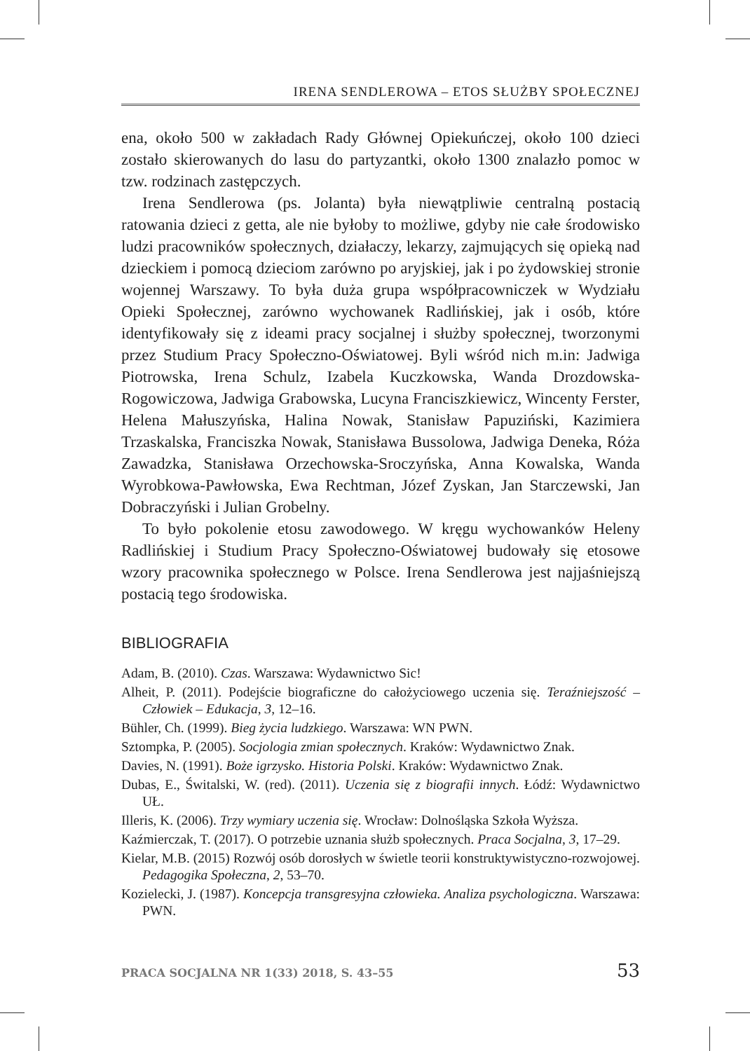IRENA SENDLEROWA – ETOS SŁUŻBY SPOŁECZNEJ
ena, około 500 w zakładach Rady Głównej Opiekuńczej, około 100 dzieci zostało skierowanych do lasu do partyzantki, około 1300 znalazło pomoc w tzw. rodzinach zastępczych.
Irena Sendlerowa (ps. Jolanta) była niewątpliwie centralną postacią ratowania dzieci z getta, ale nie byłoby to możliwe, gdyby nie całe środowisko ludzi pracowników społecznych, działaczy, lekarzy, zajmujących się opieką nad dzieckiem i pomocą dzieciom zarówno po aryjskiej, jak i po żydowskiej stronie wojennej Warszawy. To była duża grupa współpracowniczek w Wydziału Opieki Społecznej, zarówno wychowanek Radlińskiej, jak i osób, które identyfikowały się z ideami pracy socjalnej i służby społecznej, tworzonymi przez Studium Pracy Społeczno-Oświatowej. Byli wśród nich m.in: Jadwiga Piotrowska, Irena Schulz, Izabela Kuczkowska, Wanda Drozdowska-Rogowiczowa, Jadwiga Grabowska, Lucyna Franciszkiewicz, Wincenty Ferster, Helena Małuszyńska, Halina Nowak, Stanisław Papuziński, Kazimiera Trzaskalska, Franciszka Nowak, Stanisława Bussolowa, Jadwiga Deneka, Róża Zawadzka, Stanisława Orzechowska-Sroczyńska, Anna Kowalska, Wanda Wyrobkowa-Pawłowska, Ewa Rechtman, Józef Zyskan, Jan Starczewski, Jan Dobraczyński i Julian Grobelny.
To było pokolenie etosu zawodowego. W kręgu wychowanków Heleny Radlińskiej i Studium Pracy Społeczno-Oświatowej budowały się etosowe wzory pracownika społecznego w Polsce. Irena Sendlerowa jest najjaśniejszą postacią tego środowiska.
BIBLIOGRAFIA
Adam, B. (2010). Czas. Warszawa: Wydawnictwo Sic!
Alheit, P. (2011). Podejście biograficzne do całożyciowego uczenia się. Teraźniejszość – Człowiek – Edukacja, 3, 12–16.
Bühler, Ch. (1999). Bieg życia ludzkiego. Warszawa: WN PWN.
Sztompka, P. (2005). Socjologia zmian społecznych. Kraków: Wydawnictwo Znak.
Davies, N. (1991). Boże igrzysko. Historia Polski. Kraków: Wydawnictwo Znak.
Dubas, E., Świtalski, W. (red). (2011). Uczenia się z biografii innych. Łódź: Wydawnictwo UŁ.
Illeris, K. (2006). Trzy wymiary uczenia się. Wrocław: Dolnośląska Szkoła Wyższa.
Kaźmierczak, T. (2017). O potrzebie uznania służb społecznych. Praca Socjalna, 3, 17–29.
Kielar, M.B. (2015) Rozwój osób dorosłych w świetle teorii konstruktywistyczno-­rozwojowej. Pedagogika Społeczna, 2, 53–70.
Kozielecki, J. (1987). Koncepcja transgresyjna człowieka. Analiza psychologiczna. Warszawa: PWN.
PRACA SOCJALNA NR 1(33) 2018, S. 43–55 53